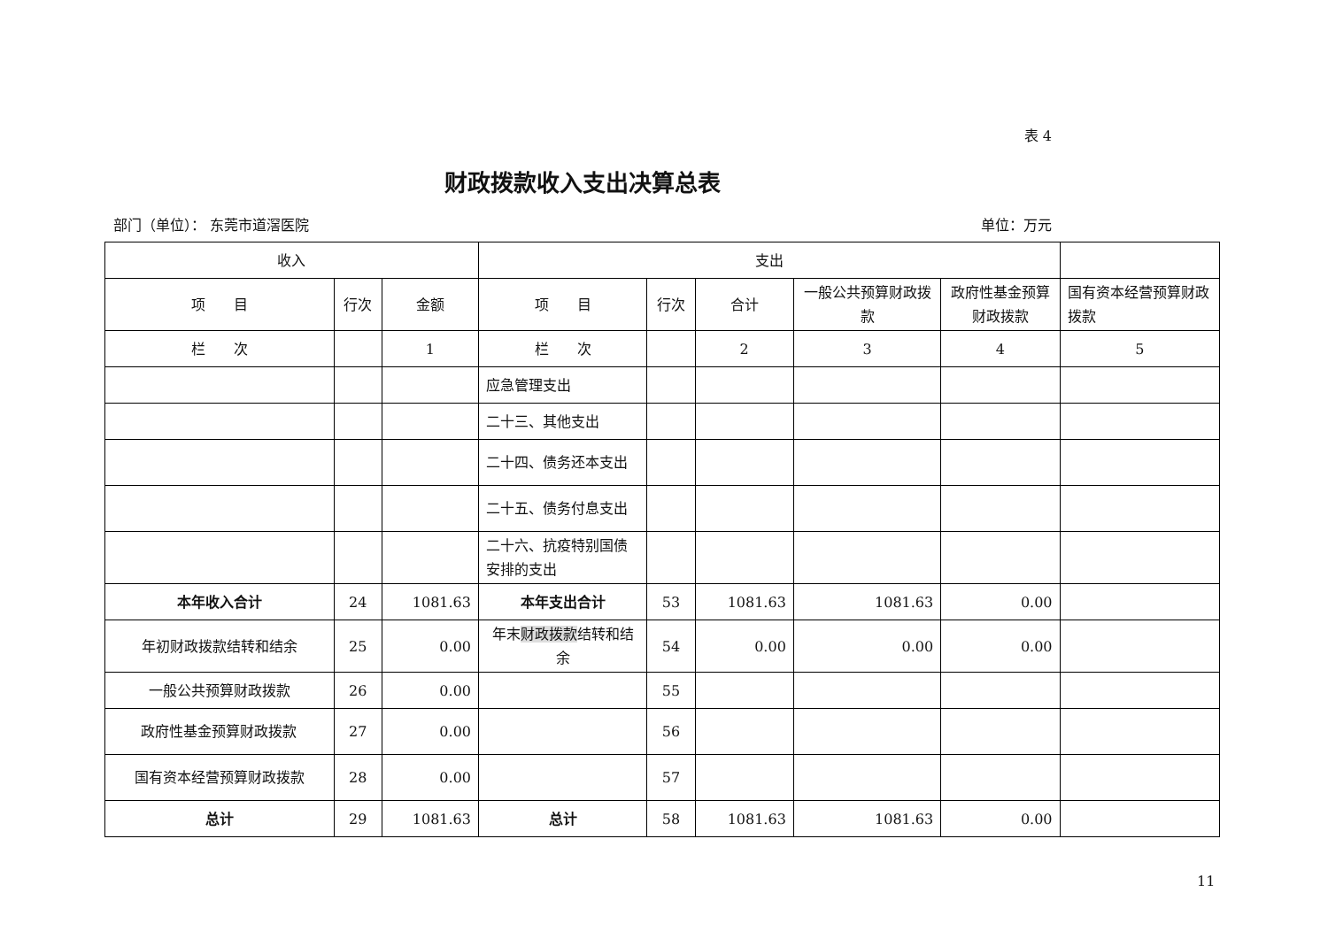表 4
财政拨款收入支出决算总表
部门（单位）： 东莞市道滘医院 单位：万元
| 收入 | | | 支出 | | | | | |
| --- | --- | --- | --- | --- | --- | --- | --- | --- |
| 项 目 | 行次 | 金额 | 项 目 | 行次 | 合计 | 一般公共预算财政拨款 | 政府性基金预算财政拨款 | 国有资本经营预算财政拨款 |
| 栏 次 | | 1 | 栏 次 | | 2 | 3 | 4 | 5 |
| | | | 应急管理支出 | | | | | |
| | | | 二十三、其他支出 | | | | | |
| | | | 二十四、债务还本支出 | | | | | |
| | | | 二十五、债务付息支出 | | | | | |
| | | | 二十六、抗疫特别国债安排的支出 | | | | | |
| 本年收入合计 | 24 | 1081.63 | 本年支出合计 | 53 | 1081.63 | 1081.63 | 0.00 | |
| 年初财政拨款结转和结余 | 25 | 0.00 | 年末 财政拨款 结转和结余 | 54 | 0.00 | 0.00 | 0.00 | |
| 一般公共预算财政拨款 | 26 | 0.00 | | 55 | | | | |
| 政府性基金预算财政拨款 | 27 | 0.00 | | 56 | | | | |
| 国有资本经营预算财政拨款 | 28 | 0.00 | | 57 | | | | |
| 总计 | 29 | 1081.63 | 总计 | 58 | 1081.63 | 1081.63 | 0.00 | |
11